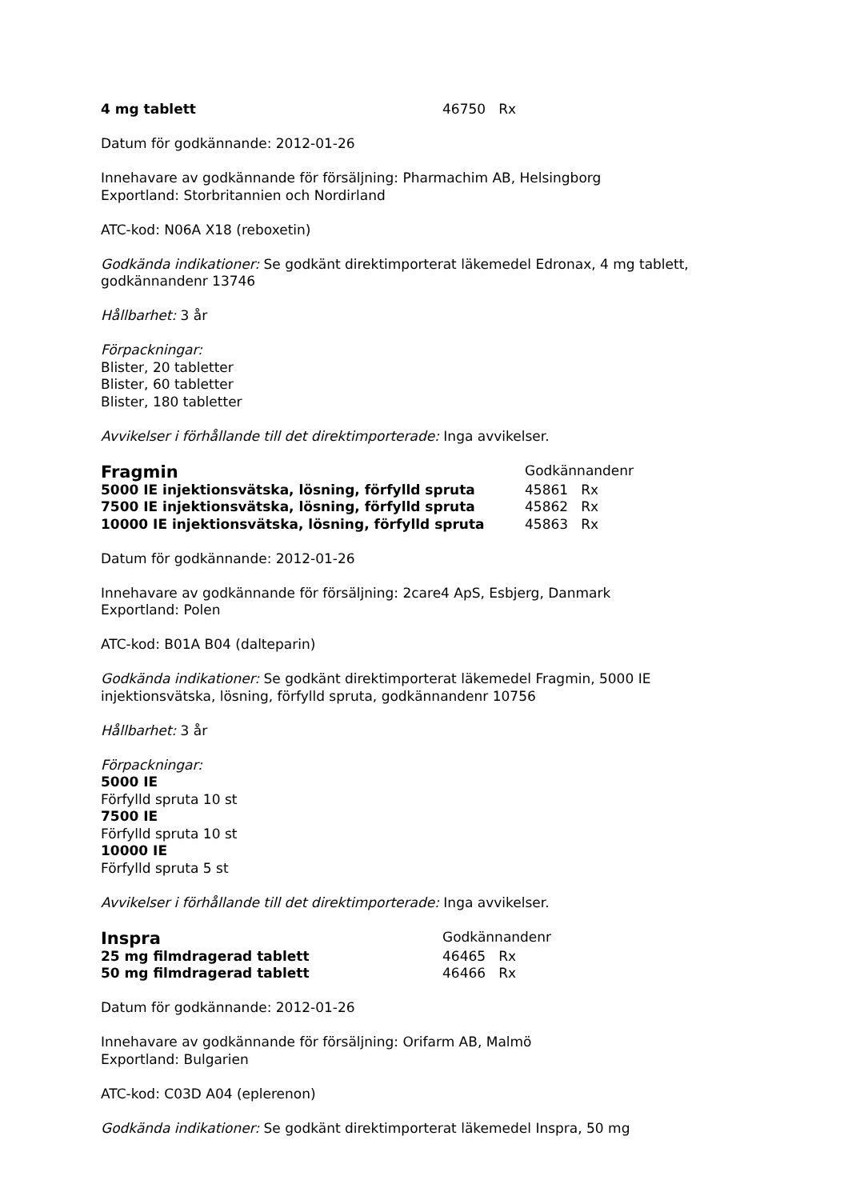4 mg tablett 46750 Rx
Datum för godkännande: 2012-01-26
Innehavare av godkännande för försäljning: Pharmachim AB, Helsingborg
Exportland: Storbritannien och Nordirland
ATC-kod: N06A X18 (reboxetin)
Godkända indikationer: Se godkänt direktimporterat läkemedel Edronax, 4 mg tablett, godkännandenr 13746
Hållbarhet: 3 år
Förpackningar:
Blister, 20 tabletter
Blister, 60 tabletter
Blister, 180 tabletter
Avvikelser i förhållande till det direktimporterade: Inga avvikelser.
Fragmin Godkännandenr
5000 IE injektionsvätska, lösning, förfylld spruta 45861 Rx
7500 IE injektionsvätska, lösning, förfylld spruta 45862 Rx
10000 IE injektionsvätska, lösning, förfylld spruta 45863 Rx
Datum för godkännande: 2012-01-26
Innehavare av godkännande för försäljning: 2care4 ApS, Esbjerg, Danmark
Exportland: Polen
ATC-kod: B01A B04 (dalteparin)
Godkända indikationer: Se godkänt direktimporterat läkemedel Fragmin, 5000 IE injektionsvätska, lösning, förfylld spruta, godkännandenr 10756
Hållbarhet: 3 år
Förpackningar:
5000 IE
Förfylld spruta 10 st
7500 IE
Förfylld spruta 10 st
10000 IE
Förfylld spruta 5 st
Avvikelser i förhållande till det direktimporterade: Inga avvikelser.
Inspra Godkännandenr
25 mg filmdragerad tablett 46465 Rx
50 mg filmdragerad tablett 46466 Rx
Datum för godkännande: 2012-01-26
Innehavare av godkännande för försäljning: Orifarm AB, Malmö
Exportland: Bulgarien
ATC-kod: C03D A04 (eplerenon)
Godkända indikationer: Se godkänt direktimporterat läkemedel Inspra, 50 mg